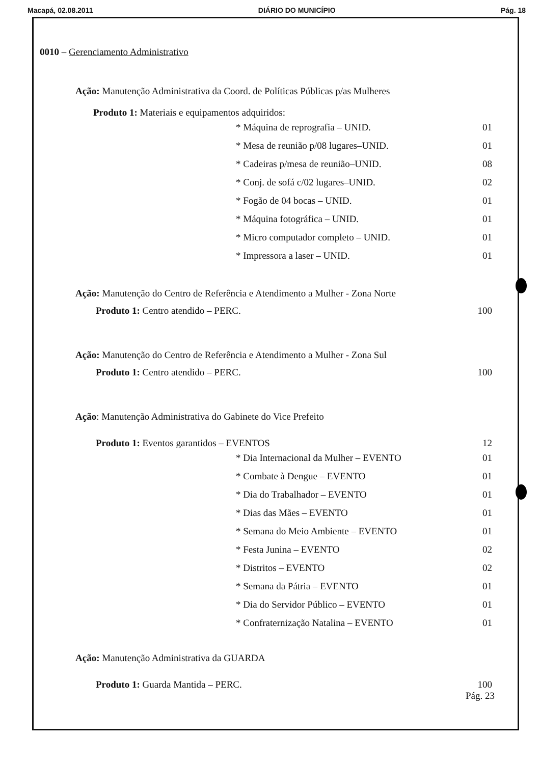Macapá, 02.08.2011 DIÁRIO DO MUNICÍPIO Pág. 18
0010 – Gerenciamento Administrativo
Ação: Manutenção Administrativa da Coord. de Políticas Públicas p/as Mulheres
Produto 1: Materiais e equipamentos adquiridos:
* Máquina de reprografia – UNID. 01
* Mesa de reunião p/08 lugares–UNID. 01
* Cadeiras p/mesa de reunião–UNID. 08
* Conj. de sofá c/02 lugares–UNID. 02
* Fogão de 04 bocas – UNID. 01
* Máquina fotográfica – UNID. 01
* Micro computador completo – UNID. 01
* Impressora a laser – UNID. 01
Ação: Manutenção do Centro de Referência e Atendimento a Mulher - Zona Norte
Produto 1: Centro atendido – PERC. 100
Ação: Manutenção do Centro de Referência e Atendimento a Mulher - Zona Sul
Produto 1: Centro atendido – PERC. 100
Ação: Manutenção Administrativa do Gabinete do Vice Prefeito
Produto 1: Eventos garantidos – EVENTOS 12
* Dia Internacional da Mulher – EVENTO 01
* Combate à Dengue – EVENTO 01
* Dia do Trabalhador – EVENTO 01
* Dias das Mães – EVENTO 01
* Semana do Meio Ambiente – EVENTO 01
* Festa Junina – EVENTO 02
* Distritos – EVENTO 02
* Semana da Pátria – EVENTO 01
* Dia do Servidor Público – EVENTO 01
* Confraternização Natalina – EVENTO 01
Ação: Manutenção Administrativa da GUARDA
Produto 1: Guarda Mantida – PERC. 100
Pág. 23